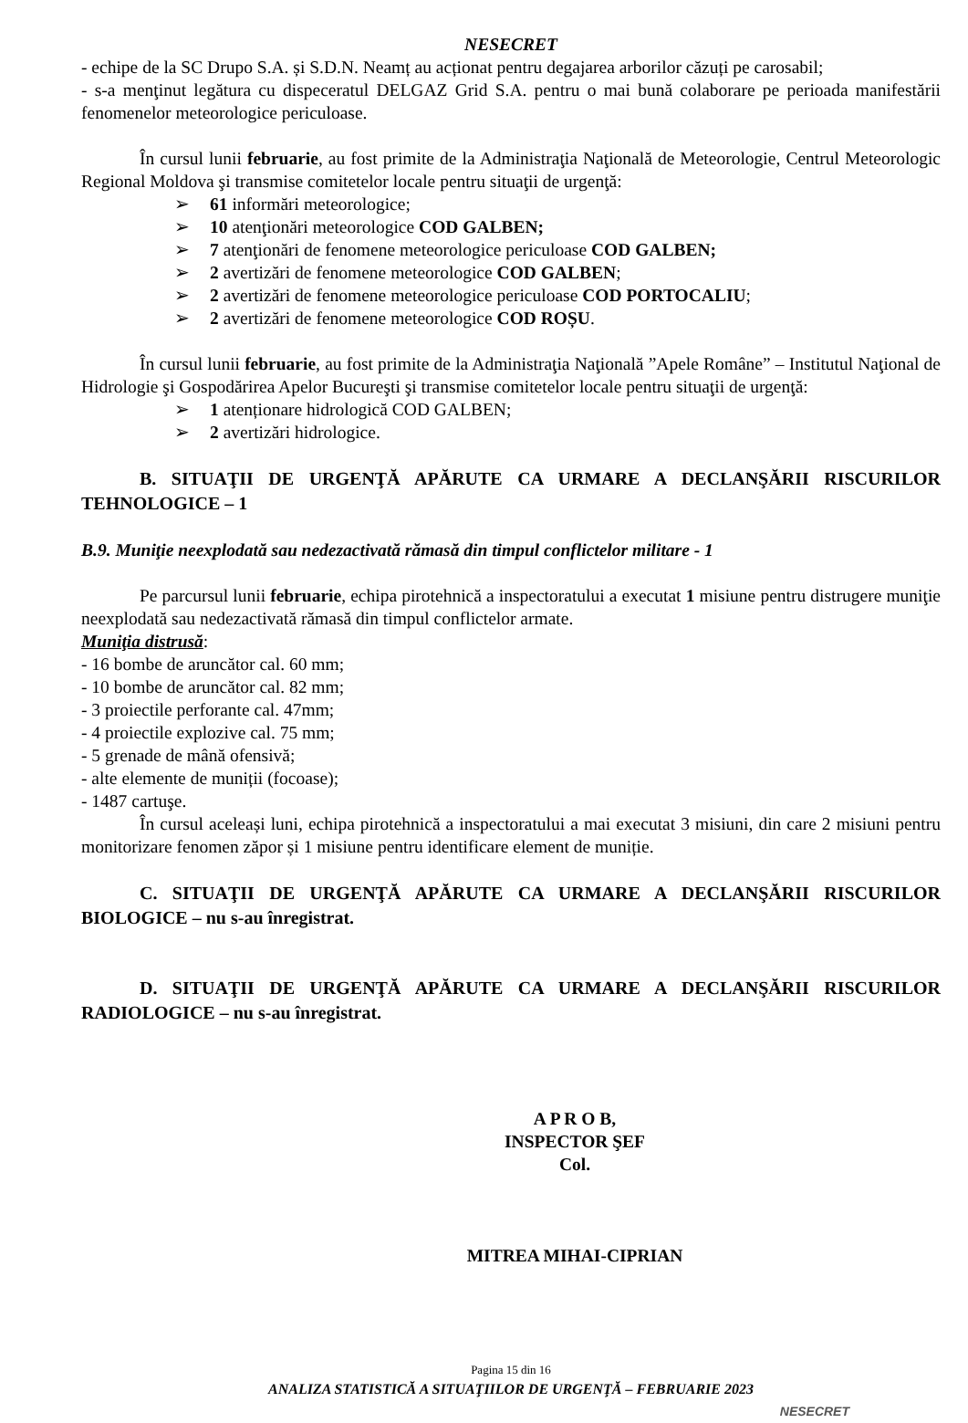NESECRET
- echipe de la SC Drupo S.A. și S.D.N. Neamț au acționat pentru degajarea arborilor căzuți pe carosabil;
- s-a menţinut legătura cu dispeceratul DELGAZ Grid S.A. pentru o mai bună colaborare pe perioada manifestării fenomenelor meteorologice periculoase.
În cursul lunii februarie, au fost primite de la Administraţia Naţională de Meteorologie, Centrul Meteorologic Regional Moldova şi transmise comitetelor locale pentru situaţii de urgenţă:
61 informări meteorologice;
10 atenţionări meteorologice COD GALBEN;
7 atenţionări de fenomene meteorologice periculoase COD GALBEN;
2 avertizări de fenomene meteorologice COD GALBEN;
2 avertizări de fenomene meteorologice periculoase COD PORTOCALIU;
2 avertizări de fenomene meteorologice COD ROȘU.
În cursul lunii februarie, au fost primite de la Administraţia Naţională ”Apele Române” – Institutul Naţional de Hidrologie şi Gospodărirea Apelor Bucureşti şi transmise comitetelor locale pentru situaţii de urgenţă:
1 atenționare hidrologică COD GALBEN;
2 avertizări hidrologice.
B. SITUAŢII DE URGENŢĂ APĂRUTE CA URMARE A DECLANŞĂRII RISCURILOR TEHNOLOGICE – 1
B.9. Muniţie neexplodată sau nedezactivată rămasă din timpul conflictelor militare - 1
Pe parcursul lunii februarie, echipa pirotehnică a inspectoratului a executat 1 misiune pentru distrugere muniţie neexplodată sau nedezactivată rămasă din timpul conflictelor armate.
Muniţia distrusă:
- 16 bombe de aruncător cal. 60 mm;
- 10 bombe de aruncător cal. 82 mm;
- 3 proiectile perforante cal. 47mm;
- 4 proiectile explozive cal. 75 mm;
- 5 grenade de mână ofensivă;
- alte elemente de muniții (focoase);
- 1487 cartuşe.
În cursul aceleași luni, echipa pirotehnică a inspectoratului a mai executat 3 misiuni, din care 2 misiuni pentru monitorizare fenomen zăpor și 1 misiune pentru identificare element de muniție.
C. SITUAŢII DE URGENŢĂ APĂRUTE CA URMARE A DECLANŞĂRII RISCURILOR BIOLOGICE – nu s-au înregistrat.
D. SITUAŢII DE URGENŢĂ APĂRUTE CA URMARE A DECLANŞĂRII RISCURILOR RADIOLOGICE – nu s-au înregistrat.
A P R O B,
INSPECTOR ŞEF
Col.
MITREA MIHAI-CIPRIAN
Pagina 15 din 16
ANALIZA STATISTICĂ A SITUAŢIILOR DE URGENŢĂ – FEBRUARIE 2023
NESECRET